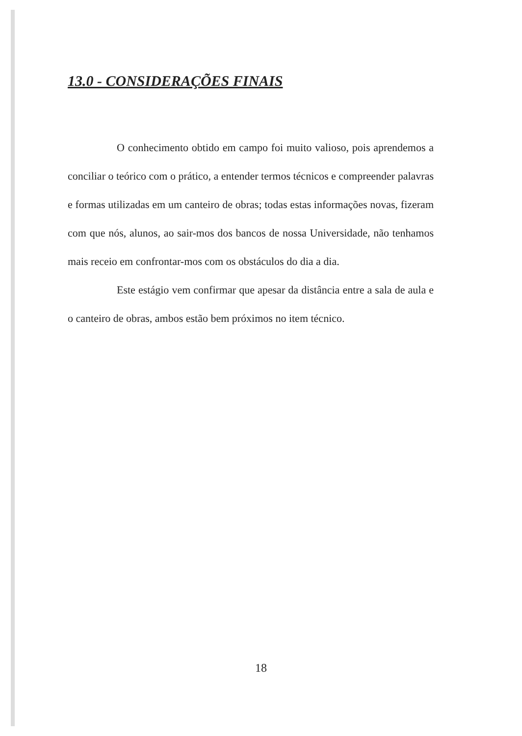13.0 - CONSIDERAÇÕES FINAIS
O conhecimento obtido em campo foi muito valioso, pois aprendemos a conciliar o teórico com o prático, a entender termos técnicos e compreender palavras e formas utilizadas em um canteiro de obras; todas estas informações novas, fizeram com que nós, alunos, ao sair-mos dos bancos de nossa Universidade, não tenhamos mais receio em confrontar-mos com os obstáculos do dia a dia.
Este estágio vem confirmar que apesar da distância entre a sala de aula e o canteiro de obras, ambos estão bem próximos no item técnico.
18